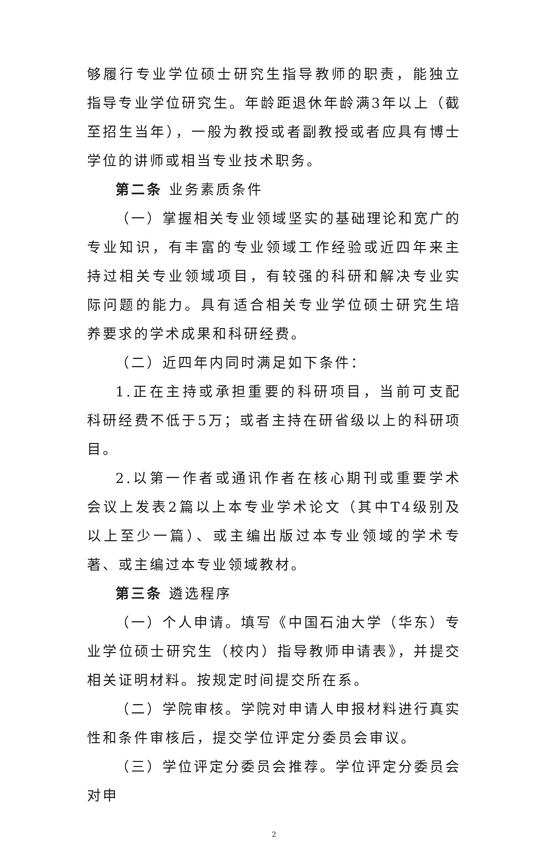够履行专业学位硕士研究生指导教师的职责，能独立指导专业学位研究生。年龄距退休年龄满3年以上（截至招生当年），一般为教授或者副教授或者应具有博士学位的讲师或相当专业技术职务。
第二条 业务素质条件
（一）掌握相关专业领域坚实的基础理论和宽广的专业知识，有丰富的专业领域工作经验或近四年来主持过相关专业领域项目，有较强的科研和解决专业实际问题的能力。具有适合相关专业学位硕士研究生培养要求的学术成果和科研经费。
（二）近四年内同时满足如下条件：
1.正在主持或承担重要的科研项目，当前可支配科研经费不低于5万；或者主持在研省级以上的科研项目。
2.以第一作者或通讯作者在核心期刊或重要学术会议上发表2篇以上本专业学术论文（其中T4级别及以上至少一篇）、或主编出版过本专业领域的学术专著、或主编过本专业领域教材。
第三条 遴选程序
（一）个人申请。填写《中国石油大学（华东）专业学位硕士研究生（校内）指导教师申请表》，并提交相关证明材料。按规定时间提交所在系。
（二）学院审核。学院对申请人申报材料进行真实性和条件审核后，提交学位评定分委员会审议。
（三）学位评定分委员会推荐。学位评定分委员会对申
2